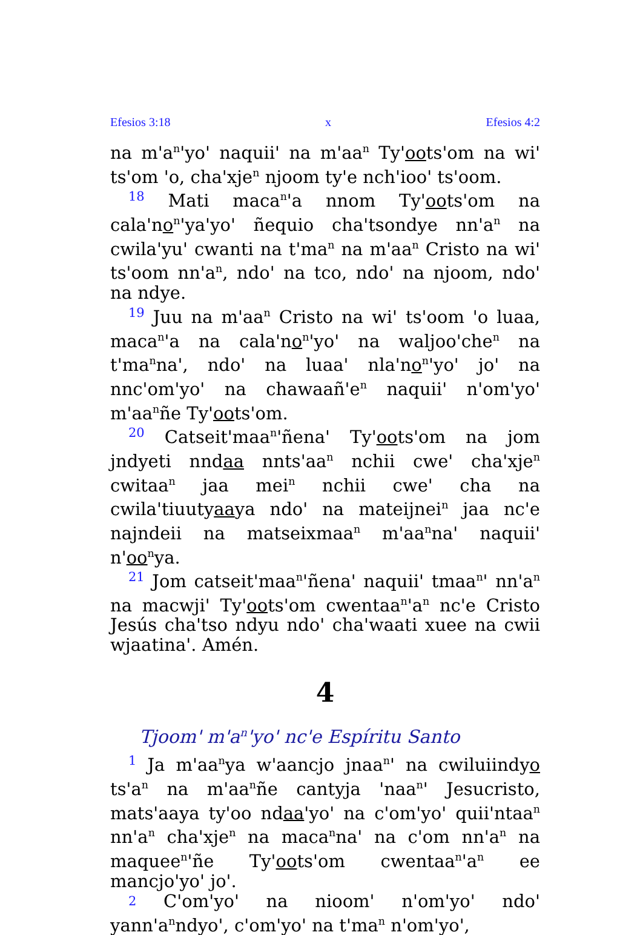Efesios 3:18 x Efesios 4:2
na m'a<sup>n</sup>'yo' naquii' na m'aa<sup>n</sup> Ty'oots'om na wi' ts'om 'o, cha'xje<sup>n</sup> njoom ty'e nch'ioo' ts'oom.
18 Mati maca<sup>n</sup>'a nnom Ty'oots'om na cala'no<sup>n</sup>'ya'yo' ñequio cha'tsondye nn'a<sup>n</sup> na cwila'yu' cwanti na t'ma<sup>n</sup> na m'aa<sup>n</sup> Cristo na wi' ts'oom nn'a<sup>n</sup>, ndo' na tco, ndo' na njoom, ndo' na ndye.
19 Juu na m'aa<sup>n</sup> Cristo na wi' ts'oom 'o luaa, maca<sup>n</sup>'a na cala'no<sup>n</sup>'yo' na waljoo'che<sup>n</sup> na t'ma<sup>n</sup>na', ndo' na luaa' nla'no<sup>n</sup>'yo' jo' na nnc'om'yo' na chawaañ'e<sup>n</sup> naquii' n'om'yo' m'aa<sup>n</sup>ñe Ty'oots'om.
20 Catseit'maa<sup>n</sup>'ñena' Ty'oots'om na jom jndyeti nndaa nnts'aa<sup>n</sup> nchii cwe' cha'xje<sup>n</sup> cwitaa<sup>n</sup> jaa mei<sup>n</sup> nchii cwe' cha na cwila'tiuutyaaya ndo' na mateijnei<sup>n</sup> jaa nc'e najndeii na matseixmaa<sup>n</sup> m'aa<sup>n</sup>na' naquii' n'oo<sup>n</sup>ya.
21 Jom catseit'maa<sup>n</sup>'ñena' naquii' tmaa<sup>n</sup>' nn'a<sup>n</sup> na macwji' Ty'oots'om cwentaa<sup>n</sup>'a<sup>n</sup> nc'e Cristo Jesús cha'tso ndyu ndo' cha'waati xuee na cwii wjaatina'. Amén.
4
Tjoom' m'a<sup>n</sup>'yo' nc'e Espíritu Santo
1 Ja m'aa<sup>n</sup>ya w'aancjo jnaa<sup>n</sup>' na cwiluiindyo ts'a<sup>n</sup> na m'aa<sup>n</sup>ñe cantyja 'naa<sup>n</sup>' Jesucristo, mats'aaya ty'oo ndaa'yo' na c'om'yo' quii'ntaa<sup>n</sup> nn'a<sup>n</sup> cha'xje<sup>n</sup> na maca<sup>n</sup>na' na c'om nn'a<sup>n</sup> na maquee<sup>n</sup>'ñe Ty'oots'om cwentaa<sup>n</sup>'a<sup>n</sup> ee mancjo'yo' jo'.
2 C'om'yo' na nioom' n'om'yo' ndo' yann'a<sup>n</sup>ndyo', c'om'yo' na t'ma<sup>n</sup> n'om'yo',